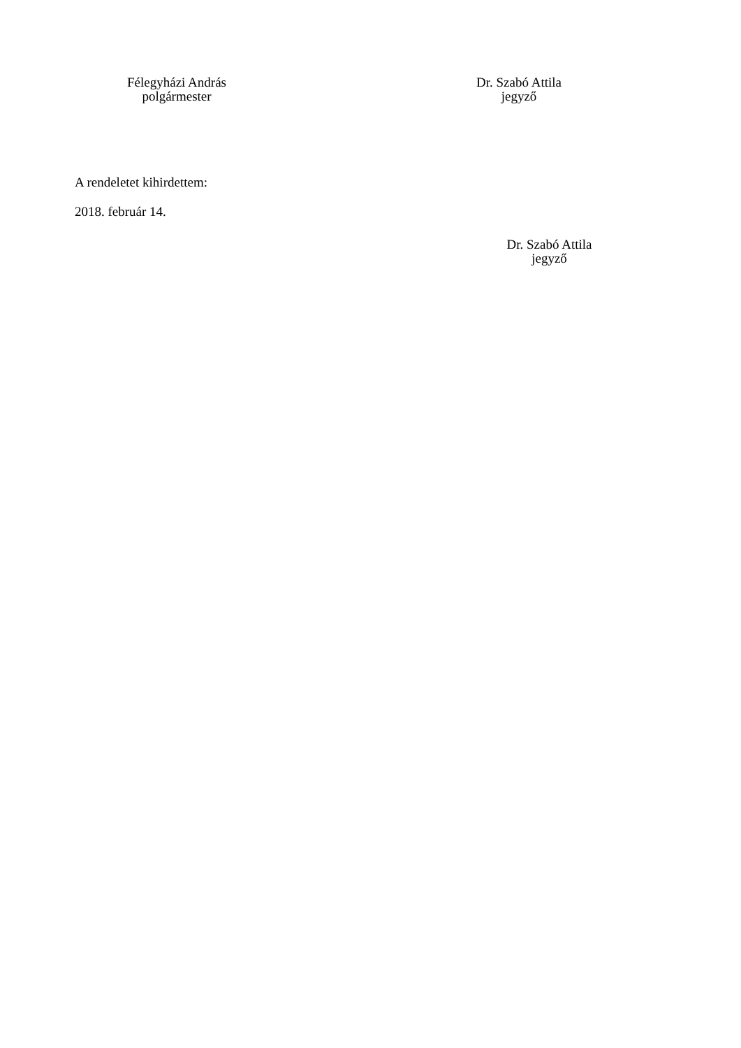Félegyházi András
polgármester
Dr. Szabó Attila
jegyző
A rendeletet kihirdettem:
2018. február 14.
Dr. Szabó Attila
jegyző